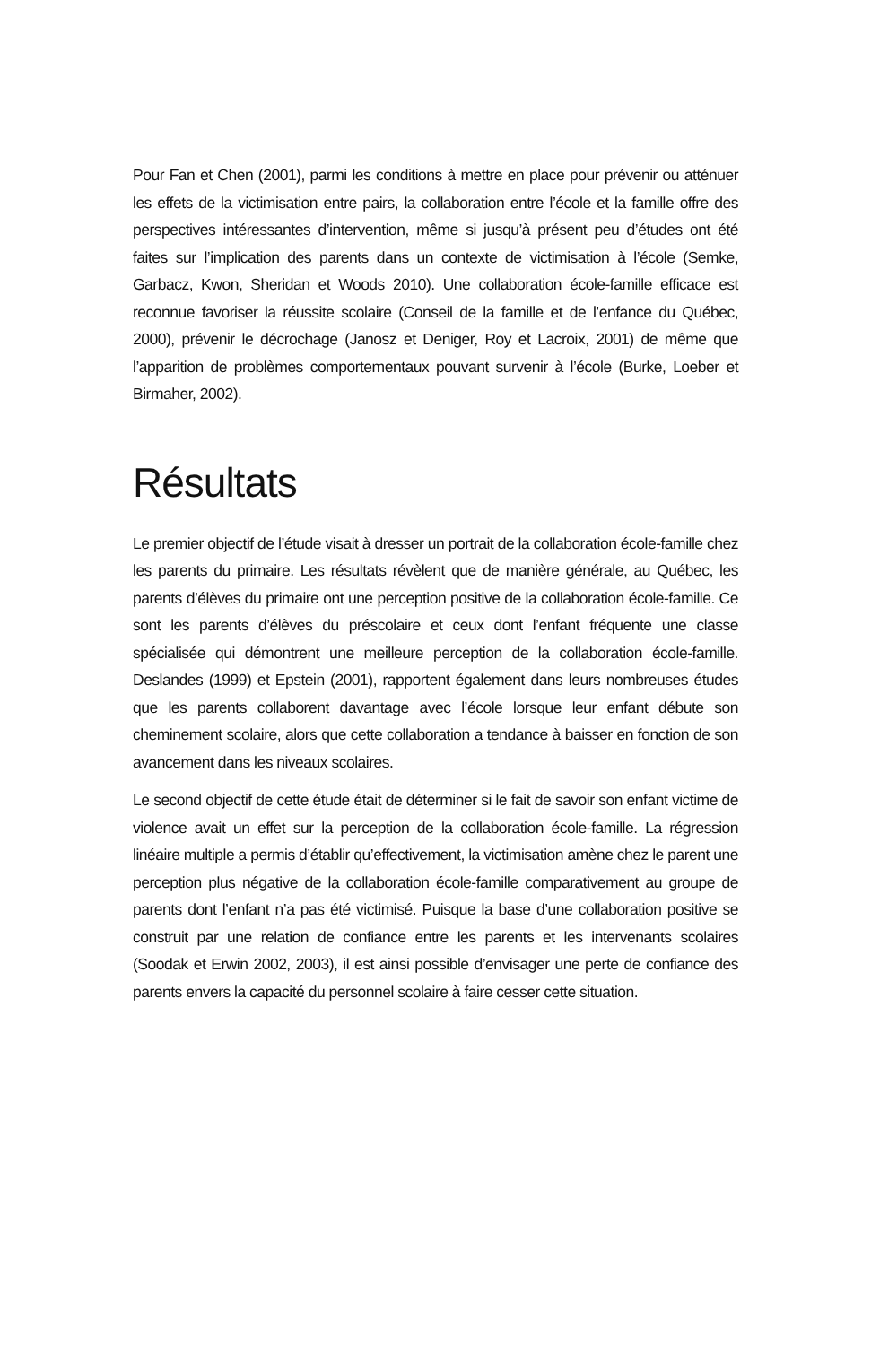Pour Fan et Chen (2001), parmi les conditions à mettre en place pour prévenir ou atténuer les effets de la victimisation entre pairs, la collaboration entre l’école et la famille offre des perspectives intéressantes d’intervention, même si jusqu’à présent peu d’études ont été faites sur l’implication des parents dans un contexte de victimisation à l’école (Semke, Garbacz, Kwon, Sheridan et Woods 2010). Une collaboration école-famille efficace est reconnue favoriser la réussite scolaire (Conseil de la famille et de l’enfance du Québec, 2000), prévenir le décrochage (Janosz et Deniger, Roy et Lacroix, 2001) de même que l’apparition de problèmes comportementaux pouvant survenir à l’école (Burke, Loeber et Birmaher, 2002).
Résultats
Le premier objectif de l’étude visait à dresser un portrait de la collaboration école-famille chez les parents du primaire. Les résultats révèlent que de manière générale, au Québec, les parents d’élèves du primaire ont une perception positive de la collaboration école-famille. Ce sont les parents d’élèves du préscolaire et ceux dont l’enfant fréquente une classe spécialisée qui démontrent une meilleure perception de la collaboration école-famille. Deslandes (1999) et Epstein (2001), rapportent également dans leurs nombreuses études que les parents collaborent davantage avec l’école lorsque leur enfant débute son cheminement scolaire, alors que cette collaboration a tendance à baisser en fonction de son avancement dans les niveaux scolaires.
Le second objectif de cette étude était de déterminer si le fait de savoir son enfant victime de violence avait un effet sur la perception de la collaboration école-famille. La régression linéaire multiple a permis d’établir qu’effectivement, la victimisation amène chez le parent une perception plus négative de la collaboration école-famille comparativement au groupe de parents dont l’enfant n’a pas été victimisé. Puisque la base d’une collaboration positive se construit par une relation de confiance entre les parents et les intervenants scolaires (Soodak et Erwin 2002, 2003), il est ainsi possible d’envisager une perte de confiance des parents envers la capacité du personnel scolaire à faire cesser cette situation.